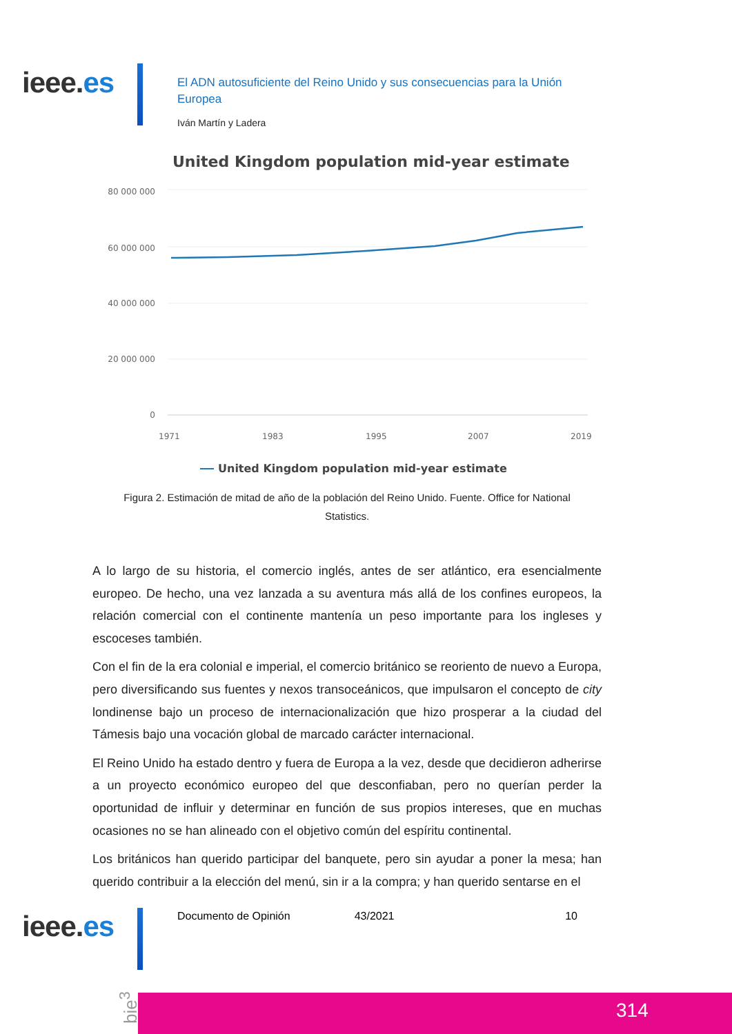ieee.es
El ADN autosuficiente del Reino Unido y sus consecuencias para la Unión Europea
Iván Martín y Ladera
United Kingdom population mid-year estimate
80 000 000
60 000 000
40 000 000
20 000 000
0
1971
1983
1995
2007
2019
United Kingdom population mid-year estimate
Figura 2. Estimación de mitad de año de la población del Reino Unido. Fuente. Office for National Statistics.
A lo largo de su historia, el comercio inglés, antes de ser atlántico, era esencialmente europeo. De hecho, una vez lanzada a su aventura más allá de los confines europeos, la relación comercial con el continente mantenía un peso importante para los ingleses y escoceses también.
Con el fin de la era colonial e imperial, el comercio británico se reoriento de nuevo a Europa, pero diversificando sus fuentes y nexos transoceánicos, que impulsaron el concepto de city londinense bajo un proceso de internacionalización que hizo prosperar a la ciudad del Támesis bajo una vocación global de marcado carácter internacional.
El Reino Unido ha estado dentro y fuera de Europa a la vez, desde que decidieron adherirse a un proyecto económico europeo del que desconfiaban, pero no querían perder la oportunidad de influir y determinar en función de sus propios intereses, que en muchas ocasiones no se han alineado con el objetivo común del espíritu continental.
Los británicos han querido participar del banquete, pero sin ayudar a poner la mesa; han querido contribuir a la elección del menú, sin ir a la compra; y han querido sentarse en el
ieee.es Documento de Opinión 43/2021 10
bie<sup>3</sup>
314